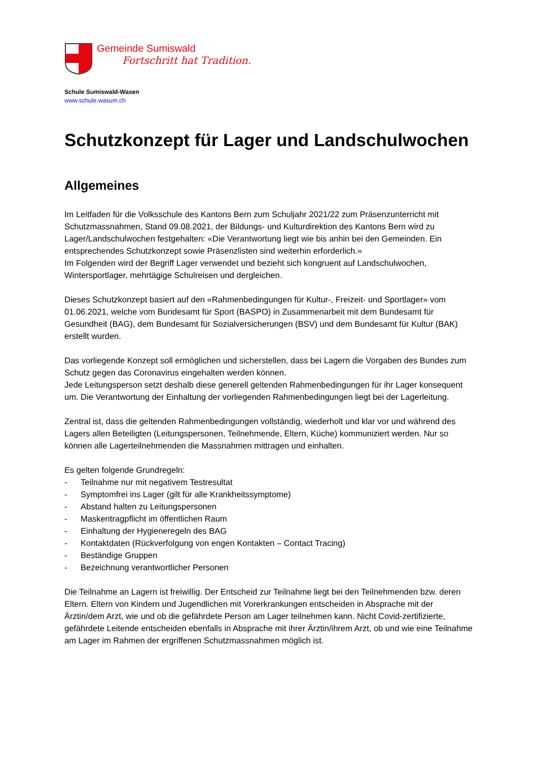Gemeinde Sumiswald
Fortschritt hat Tradition.
Schule Sumiswald-Wasen
www.schule.wasum.ch
Schutzkonzept für Lager und Landschulwochen
Allgemeines
Im Leitfaden für die Volksschule des Kantons Bern zum Schuljahr 2021/22 zum Präsenzunterricht mit Schutzmassnahmen, Stand 09.08.2021, der Bildungs- und Kulturdirektion des Kantons Bern wird zu Lager/Landschulwochen festgehalten: «Die Verantwortung liegt wie bis anhin bei den Gemeinden. Ein entsprechendes Schutzkonzept sowie Präsenzlisten sind weiterhin erforderlich.»
Im Folgenden wird der Begriff Lager verwendet und bezieht sich kongruent auf Landschulwochen, Wintersportlager, mehrtägige Schulreisen und dergleichen.
Dieses Schutzkonzept basiert auf den «Rahmenbedingungen für Kultur-, Freizeit- und Sportlager» vom 01.06.2021, welche vom Bundesamt für Sport (BASPO) in Zusammenarbeit mit dem Bundesamt für Gesundheit (BAG), dem Bundesamt für Sozialversicherungen (BSV) und dem Bundesamt für Kultur (BAK) erstellt wurden.
Das vorliegende Konzept soll ermöglichen und sicherstellen, dass bei Lagern die Vorgaben des Bundes zum Schutz gegen das Coronavirus eingehalten werden können.
Jede Leitungsperson setzt deshalb diese generell geltenden Rahmenbedingungen für ihr Lager konsequent um. Die Verantwortung der Einhaltung der vorliegenden Rahmenbedingungen liegt bei der Lagerleitung.
Zentral ist, dass die geltenden Rahmenbedingungen vollständig, wiederholt und klar vor und während des Lagers allen Beteiligten (Leitungspersonen, Teilnehmende, Eltern, Küche) kommuniziert werden. Nur so können alle Lagerteilnehmenden die Massnahmen mittragen und einhalten.
Es gelten folgende Grundregeln:
- Teilnahme nur mit negativem Testresultat
- Symptomfrei ins Lager (gilt für alle Krankheitssymptome)
- Abstand halten zu Leitungspersonen
- Maskentragpflicht im öffentlichen Raum
- Einhaltung der Hygieneregeln des BAG
- Kontaktdaten (Rückverfolgung von engen Kontakten – Contact Tracing)
- Beständige Gruppen
- Bezeichnung verantwortlicher Personen
Die Teilnahme an Lagern ist freiwillig. Der Entscheid zur Teilnahme liegt bei den Teilnehmenden bzw. deren Eltern. Eltern von Kindern und Jugendlichen mit Vorerkrankungen entscheiden in Absprache mit der Ärztin/dem Arzt, wie und ob die gefährdete Person am Lager teilnehmen kann. Nicht Covid-zertifizierte, gefährdete Leitende entscheiden ebenfalls in Absprache mit ihrer Ärztin/ihrem Arzt, ob und wie eine Teilnahme am Lager im Rahmen der ergriffenen Schutzmassnahmen möglich ist.